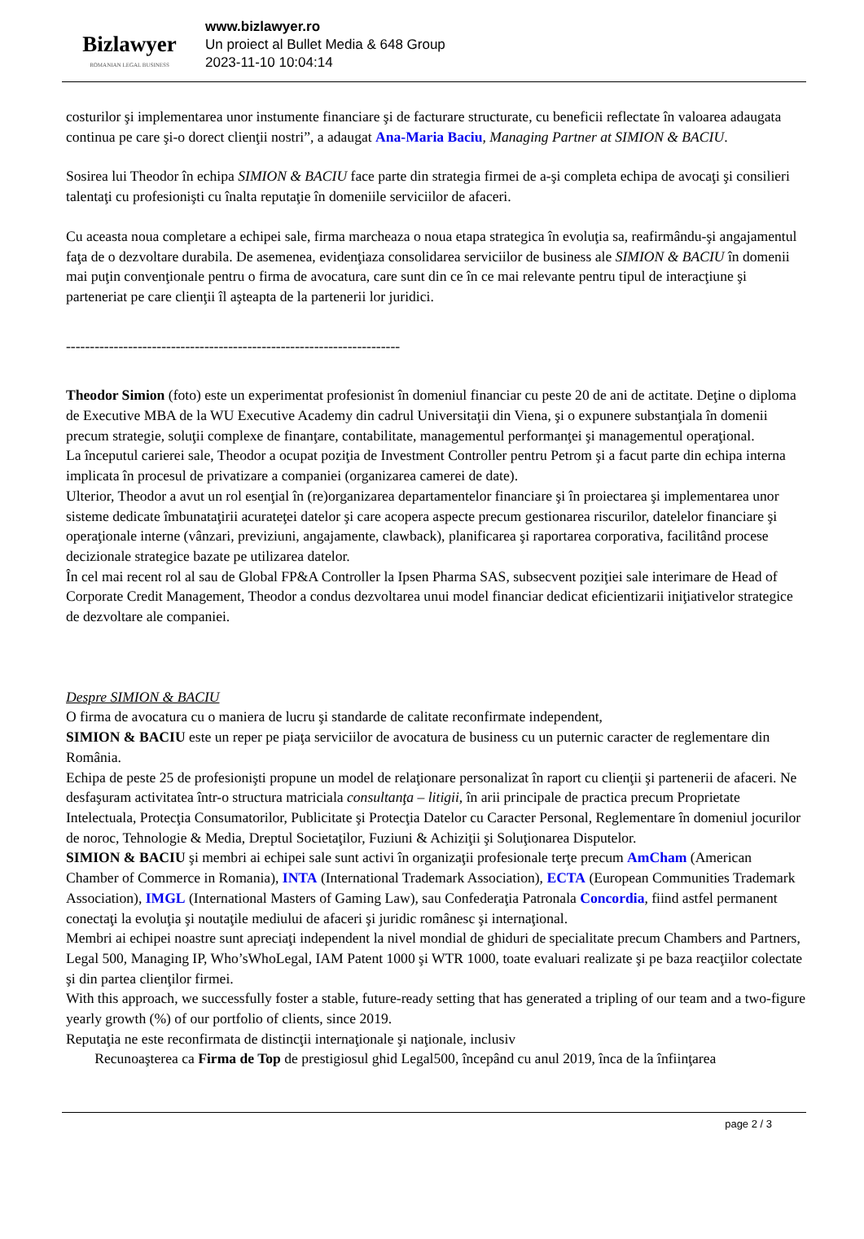Bizlawyer
ROMANIAN LEGAL BUSINESS
www.bizlawyer.ro
Un proiect al Bullet Media & 648 Group
2023-11-10 10:04:14
costurilor şi implementarea unor instumente financiare şi de facturare structurate, cu beneficii reflectate în valoarea adaugata continua pe care şi-o dorect clienţii nostri”, a adaugat Ana-Maria Baciu, Managing Partner at SIMION & BACIU.
Sosirea lui Theodor în echipa SIMION & BACIU face parte din strategia firmei de a-şi completa echipa de avocaţi şi consilieri talentaţi cu profesionişti cu înalta reputaţie în domeniile serviciilor de afaceri.
Cu aceasta noua completare a echipei sale, firma marcheaza o noua etapa strategica în evoluţia sa, reafirmându-şi angajamentul faţa de o dezvoltare durabila. De asemenea, evidenţiaza consolidarea serviciilor de business ale SIMION & BACIU în domenii mai puţin convenţionale pentru o firma de avocatura, care sunt din ce în ce mai relevante pentru tipul de interacţiune şi parteneriat pe care clienţii îl aşteapta de la partenerii lor juridici.
----------------------------------------------------------------------
Theodor Simion (foto) este un experimentat profesionist în domeniul financiar cu peste 20 de ani de actitate. Deţine o diploma de Executive MBA de la WU Executive Academy din cadrul Universitaţii din Viena, şi o expunere substanţiala în domenii precum strategie, soluţii complexe de finanţare, contabilitate, managementul performanţei şi managementul operaţional.
La începutul carierei sale, Theodor a ocupat poziţia de Investment Controller pentru Petrom şi a facut parte din echipa interna implicata în procesul de privatizare a companiei (organizarea camerei de date).
Ulterior, Theodor a avut un rol esenţial în (re)organizarea departamentelor financiare şi în proiectarea şi implementarea unor sisteme dedicate îmbunataţirii acurateţei datelor şi care acopera aspecte precum gestionarea riscurilor, datelelor financiare şi operaţionale interne (vânzari, previziuni, angajamente, clawback), planificarea şi raportarea corporativa, facilitând procese decizionale strategice bazate pe utilizarea datelor.
În cel mai recent rol al sau de Global FP&A Controller la Ipsen Pharma SAS, subsecvent poziţiei sale interimare de Head of Corporate Credit Management, Theodor a condus dezvoltarea unui model financiar dedicat eficientizarii iniţiativelor strategice de dezvoltare ale companiei.
Despre SIMION & BACIU
O firma de avocatura cu o maniera de lucru şi standarde de calitate reconfirmate independent,
SIMION & BACIU este un reper pe piaţa serviciilor de avocatura de business cu un puternic caracter de reglementare din România.
Echipa de peste 25 de profesionişti propune un model de relaţionare personalizat în raport cu clienţii şi partenerii de afaceri. Ne desfaşuram activitatea într-o structura matriciala consultanţa – litigii, în arii principale de practica precum Proprietate Intelectuala, Protecţia Consumatorilor, Publicitate şi Protecţia Datelor cu Caracter Personal, Reglementare în domeniul jocurilor de noroc, Tehnologie & Media, Dreptul Societaţilor, Fuziuni & Achiziţii şi Soluţionarea Disputelor.
SIMION & BACIU şi membri ai echipei sale sunt activi în organizaţii profesionale terţe precum AmCham (American Chamber of Commerce in Romania), INTA (International Trademark Association), ECTA (European Communities Trademark Association), IMGL (International Masters of Gaming Law), sau Confederaţia Patronala Concordia, fiind astfel permanent conectaţi la evoluţia şi noutaţile mediului de afaceri şi juridic românesc şi internaţional.
Membri ai echipei noastre sunt apreciaţi independent la nivel mondial de ghiduri de specialitate precum Chambers and Partners, Legal 500, Managing IP, Who’sWhoLegal, IAM Patent 1000 şi WTR 1000, toate evaluari realizate şi pe baza reacţiilor colectate şi din partea clienţilor firmei.
With this approach, we successfully foster a stable, future-ready setting that has generated a tripling of our team and a two-figure yearly growth (%) of our portfolio of clients, since 2019.
Reputaţia ne este reconfirmata de distincţii internaţionale şi naţionale, inclusiv
Recunoaşterea ca Firma de Top de prestigiosul ghid Legal500, începând cu anul 2019, înca de la înfiinţarea
page 2 / 3